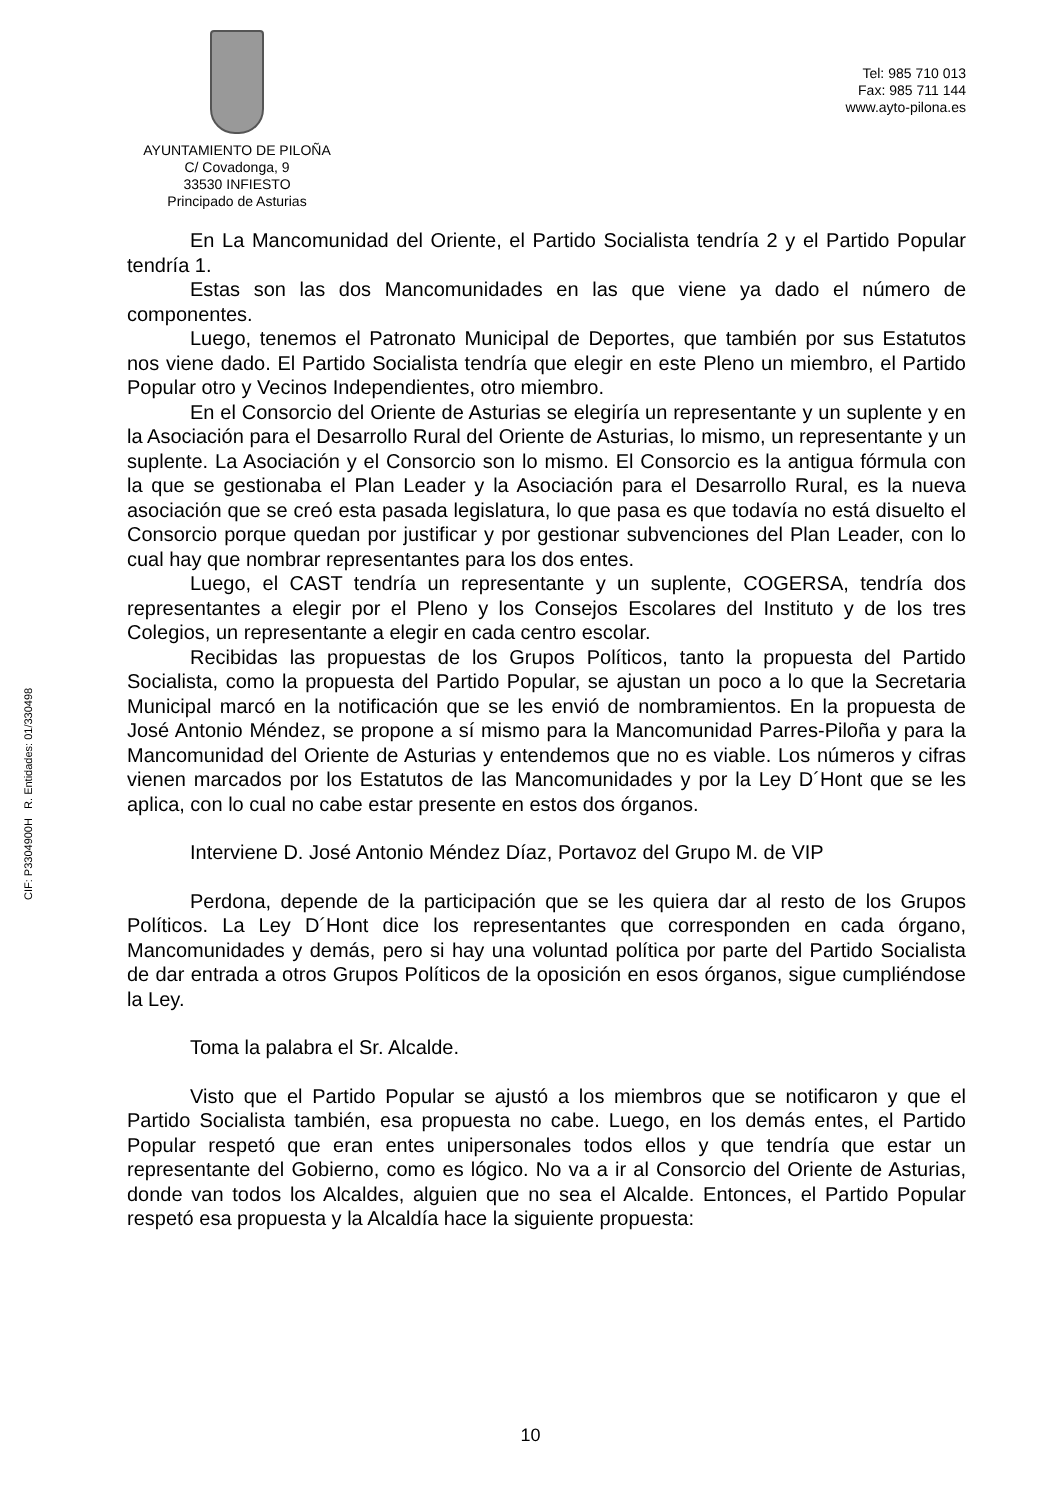CIF: P3304900H R. Entidades: 01/330498
AYUNTAMIENTO DE PILOÑA
C/ Covadonga, 9
33530 INFIESTO
Principado de Asturias
Tel: 985 710 013
Fax: 985 711 144
www.ayto-pilona.es
En La Mancomunidad del Oriente, el Partido Socialista tendría 2 y el Partido Popular tendría 1.
Estas son las dos Mancomunidades en las que viene ya dado el número de componentes.
Luego, tenemos el Patronato Municipal de Deportes, que también por sus Estatutos nos viene dado. El Partido Socialista tendría que elegir en este Pleno un miembro, el Partido Popular otro y Vecinos Independientes, otro miembro.
En el Consorcio del Oriente de Asturias se elegiría un representante y un suplente y en la Asociación para el Desarrollo Rural del Oriente de Asturias, lo mismo, un representante y un suplente. La Asociación y el Consorcio son lo mismo. El Consorcio es la antigua fórmula con la que se gestionaba el Plan Leader y la Asociación para el Desarrollo Rural, es la nueva asociación que se creó esta pasada legislatura, lo que pasa es que todavía no está disuelto el Consorcio porque quedan por justificar y por gestionar subvenciones del Plan Leader, con lo cual hay que nombrar representantes para los dos entes.
Luego, el CAST tendría un representante y un suplente, COGERSA, tendría dos representantes a elegir por el Pleno y los Consejos Escolares del Instituto y de los tres Colegios, un representante a elegir en cada centro escolar.
Recibidas las propuestas de los Grupos Políticos, tanto la propuesta del Partido Socialista, como la propuesta del Partido Popular, se ajustan un poco a lo que la Secretaria Municipal marcó en la notificación que se les envió de nombramientos. En la propuesta de José Antonio Méndez, se propone a sí mismo para la Mancomunidad Parres-Piloña y para la Mancomunidad del Oriente de Asturias y entendemos que no es viable. Los números y cifras vienen marcados por los Estatutos de las Mancomunidades y por la Ley D´Hont que se les aplica, con lo cual no cabe estar presente en estos dos órganos.
Interviene D. José Antonio Méndez Díaz, Portavoz del Grupo M. de VIP
Perdona, depende de la participación que se les quiera dar al resto de los Grupos Políticos. La Ley D´Hont dice los representantes que corresponden en cada órgano, Mancomunidades y demás, pero si hay una voluntad política por parte del Partido Socialista de dar entrada a otros Grupos Políticos de la oposición en esos órganos, sigue cumpliéndose la Ley.
Toma la palabra el Sr. Alcalde.
Visto que el Partido Popular se ajustó a los miembros que se notificaron y que el Partido Socialista también, esa propuesta no cabe. Luego, en los demás entes, el Partido Popular respetó que eran entes unipersonales todos ellos y que tendría que estar un representante del Gobierno, como es lógico. No va a ir al Consorcio del Oriente de Asturias, donde van todos los Alcaldes, alguien que no sea el Alcalde. Entonces, el Partido Popular respetó esa propuesta y la Alcaldía hace la siguiente propuesta:
10